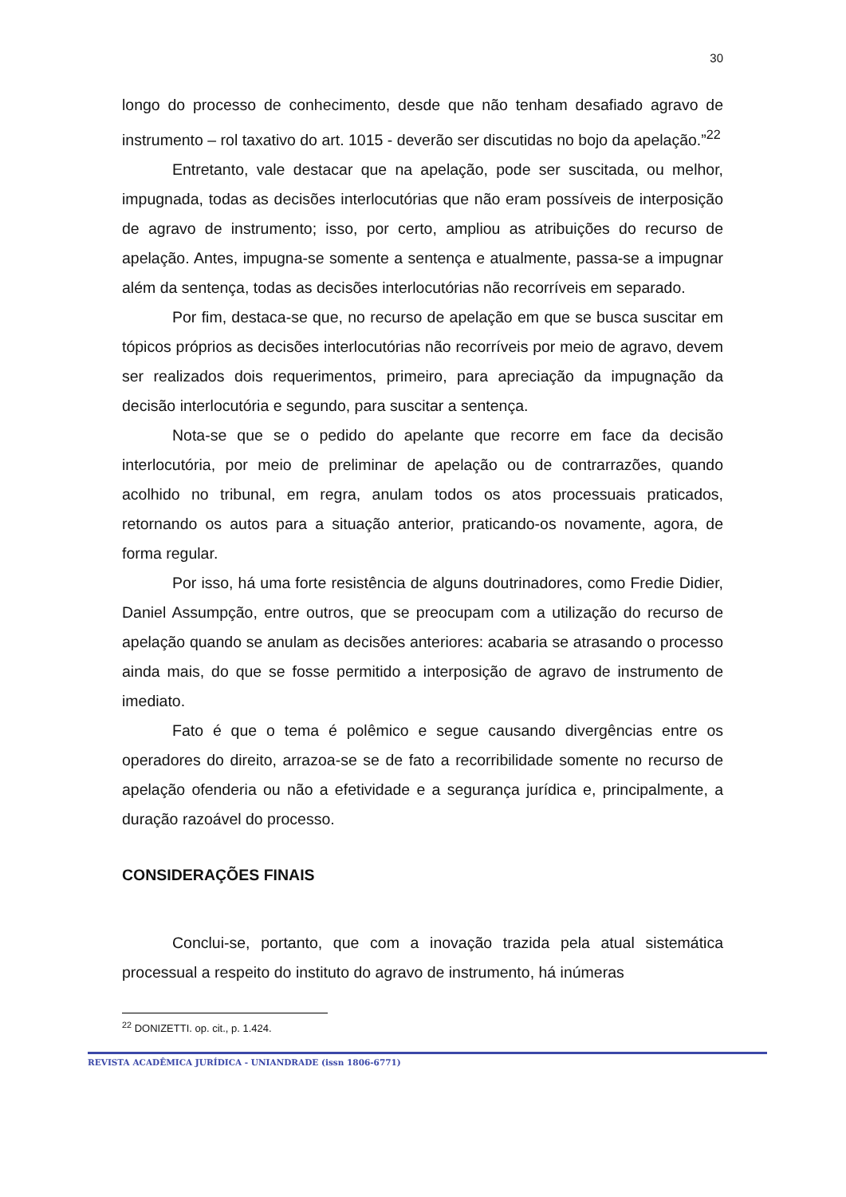30
longo do processo de conhecimento, desde que não tenham desafiado agravo de instrumento – rol taxativo do art. 1015 - deverão ser discutidas no bojo da apelação.”<sup>22</sup>
Entretanto, vale destacar que na apelação, pode ser suscitada, ou melhor, impugnada, todas as decisões interlocutórias que não eram possíveis de interposição de agravo de instrumento; isso, por certo, ampliou as atribuições do recurso de apelação. Antes, impugna-se somente a sentença e atualmente, passa-se a impugnar além da sentença, todas as decisões interlocutórias não recorríveis em separado.
Por fim, destaca-se que, no recurso de apelação em que se busca suscitar em tópicos próprios as decisões interlocutórias não recorríveis por meio de agravo, devem ser realizados dois requerimentos, primeiro, para apreciação da impugnação da decisão interlocutória e segundo, para suscitar a sentença.
Nota-se que se o pedido do apelante que recorre em face da decisão interlocutória, por meio de preliminar de apelação ou de contrarrazões, quando acolhido no tribunal, em regra, anulam todos os atos processuais praticados, retornando os autos para a situação anterior, praticando-os novamente, agora, de forma regular.
Por isso, há uma forte resistência de alguns doutrinadores, como Fredie Didier, Daniel Assumpção, entre outros, que se preocupam com a utilização do recurso de apelação quando se anulam as decisões anteriores: acabaria se atrasando o processo ainda mais, do que se fosse permitido a interposição de agravo de instrumento de imediato.
Fato é que o tema é polêmico e segue causando divergências entre os operadores do direito, arrazoa-se se de fato a recorribilidade somente no recurso de apelação ofenderia ou não a efetividade e a segurança jurídica e, principalmente, a duração razoável do processo.
CONSIDERAÇÕES FINAIS
Conclui-se, portanto, que com a inovação trazida pela atual sistemática processual a respeito do instituto do agravo de instrumento, há inúmeras
<sup>22</sup> DONIZETTI. op. cit., p. 1.424.
REVISTA ACADÊMICA JURÍDICA - UNIANDRADE (issn 1806-6771)